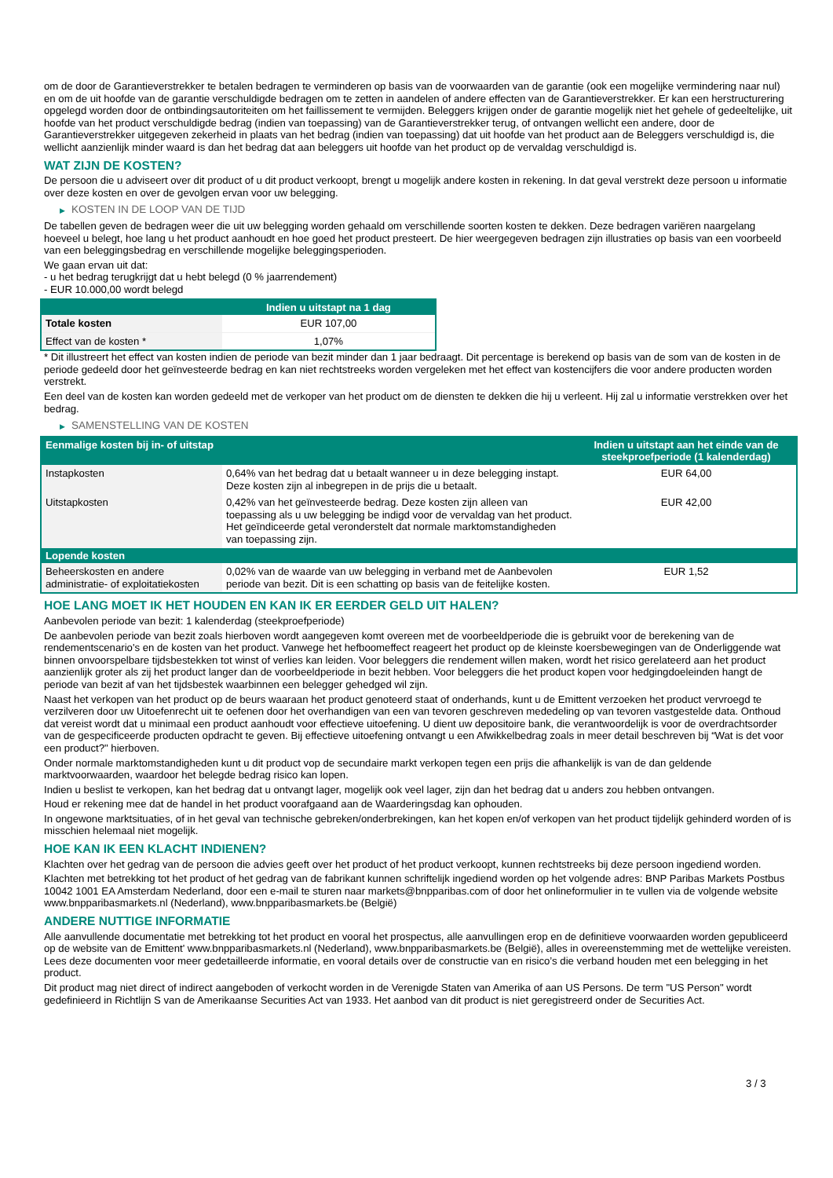om de door de Garantieverstrekker te betalen bedragen te verminderen op basis van de voorwaarden van de garantie (ook een mogelijke vermindering naar nul) en om de uit hoofde van de garantie verschuldigde bedragen om te zetten in aandelen of andere effecten van de Garantieverstrekker. Er kan een herstructurering opgelegd worden door de ontbindingsautoriteiten om het faillissement te vermijden. Beleggers krijgen onder de garantie mogelijk niet het gehele of gedeeltelijke, uit hoofde van het product verschuldigde bedrag (indien van toepassing) van de Garantieverstrekker terug, of ontvangen wellicht een andere, door de Garantieverstrekker uitgegeven zekerheid in plaats van het bedrag (indien van toepassing) dat uit hoofde van het product aan de Beleggers verschuldigd is, die wellicht aanzienlijk minder waard is dan het bedrag dat aan beleggers uit hoofde van het product op de vervaldag verschuldigd is.
WAT ZIJN DE KOSTEN?
De persoon die u adviseert over dit product of u dit product verkoopt, brengt u mogelijk andere kosten in rekening. In dat geval verstrekt deze persoon u informatie over deze kosten en over de gevolgen ervan voor uw belegging.
▶ KOSTEN IN DE LOOP VAN DE TIJD
De tabellen geven de bedragen weer die uit uw belegging worden gehaald om verschillende soorten kosten te dekken. Deze bedragen variëren naargelang hoeveel u belegt, hoe lang u het product aanhoudt en hoe goed het product presteert. De hier weergegeven bedragen zijn illustraties op basis van een voorbeeld van een beleggingsbedrag en verschillende mogelijke beleggingsperioden.
We gaan ervan uit dat:
- u het bedrag terugkrijgt dat u hebt belegd (0 % jaarrendement)
- EUR 10.000,00 wordt belegd
| | Indien u uitstapt na 1 dag |
| --- | --- |
| Totale kosten | EUR 107,00 |
| Effect van de kosten * | 1,07% |
* Dit illustreert het effect van kosten indien de periode van bezit minder dan 1 jaar bedraagt. Dit percentage is berekend op basis van de som van de kosten in de periode gedeeld door het geïnvesteerde bedrag en kan niet rechtstreeks worden vergeleken met het effect van kostencijfers die voor andere producten worden verstrekt.
Een deel van de kosten kan worden gedeeld met de verkoper van het product om de diensten te dekken die hij u verleent. Hij zal u informatie verstrekken over het bedrag.
▶ SAMENSTELLING VAN DE KOSTEN
| Eenmalige kosten bij in- of uitstap | | Indien u uitstapt aan het einde van de steekproefperiode (1 kalenderdag) |
| --- | --- | --- |
| Instapkosten | 0,64% van het bedrag dat u betaalt wanneer u in deze belegging instapt. Deze kosten zijn al inbegrepen in de prijs die u betaalt. | EUR 64,00 |
| Uitstapkosten | 0,42% van het geïnvesteerde bedrag. Deze kosten zijn alleen van toepassing als u uw belegging be indigd voor de vervaldag van het product. Het geïndiceerde getal veronderstelt dat normale marktomstandigheden van toepassing zijn. | EUR 42,00 |
| Lopende kosten | | |
| Beheerskosten en andere administratie- of exploitatiekosten | 0,02% van de waarde van uw belegging in verband met de Aanbevolen periode van bezit. Dit is een schatting op basis van de feitelijke kosten. | EUR 1,52 |
HOE LANG MOET IK HET HOUDEN EN KAN IK ER EERDER GELD UIT HALEN?
Aanbevolen periode van bezit: 1 kalenderdag (steekproefperiode)
De aanbevolen periode van bezit zoals hierboven wordt aangegeven komt overeen met de voorbeeldperiode die is gebruikt voor de berekening van de rendementscenario's en de kosten van het product. Vanwege het hefboomeffect reageert het product op de kleinste koersbewegingen van de Onderliggende wat binnen onvoorspelbare tijdsbestekken tot winst of verlies kan leiden. Voor beleggers die rendement willen maken, wordt het risico gerelateerd aan het product aanzienlijk groter als zij het product langer dan de voorbeeldperiode in bezit hebben. Voor beleggers die het product kopen voor hedgingdoeleinden hangt de periode van bezit af van het tijdsbestek waarbinnen een belegger gehedged wil zijn.
Naast het verkopen van het product op de beurs waaraan het product genoteerd staat of onderhands, kunt u de Emittent verzoeken het product vervroegd te verzilveren door uw Uitoefenrecht uit te oefenen door het overhandigen van een van tevoren geschreven mededeling op van tevoren vastgestelde data. Onthoud dat vereist wordt dat u minimaal een product aanhoudt voor effectieve uitoefening. U dient uw depositoire bank, die verantwoordelijk is voor de overdrachtsorder van de gespecificeerde producten opdracht te geven. Bij effectieve uitoefening ontvangt u een Afwikkelbedrag zoals in meer detail beschreven bij “Wat is det voor een product?" hierboven.
Onder normale marktomstandigheden kunt u dit product vop de secundaire markt verkopen tegen een prijs die afhankelijk is van de dan geldende marktvoorwaarden, waardoor het belegde bedrag risico kan lopen.
Indien u beslist te verkopen, kan het bedrag dat u ontvangt lager, mogelijk ook veel lager, zijn dan het bedrag dat u anders zou hebben ontvangen.
Houd er rekening mee dat de handel in het product voorafgaand aan de Waarderingsdag kan ophouden.
In ongewone marktsituaties, of in het geval van technische gebreken/onderbrekingen, kan het kopen en/of verkopen van het product tijdelijk gehinderd worden of is misschien helemaal niet mogelijk.
HOE KAN IK EEN KLACHT INDIENEN?
Klachten over het gedrag van de persoon die advies geeft over het product of het product verkoopt, kunnen rechtstreeks bij deze persoon ingediend worden.
Klachten met betrekking tot het product of het gedrag van de fabrikant kunnen schriftelijk ingediend worden op het volgende adres: BNP Paribas Markets Postbus 10042 1001 EA Amsterdam Nederland, door een e-mail te sturen naar markets@bnpparibas.com of door het onlineformulier in te vullen via de volgende website www.bnpparibasmarkets.nl (Nederland), www.bnpparibasmarkets.be (België)
ANDERE NUTTIGE INFORMATIE
Alle aanvullende documentatie met betrekking tot het product en vooral het prospectus, alle aanvullingen erop en de definitieve voorwaarden worden gepubliceerd op de website van de Emittent' www.bnpparibasmarkets.nl (Nederland), www.bnpparibasmarkets.be (België), alles in overeenstemming met de wettelijke vereisten. Lees deze documenten voor meer gedetailleerde informatie, en vooral details over de constructie van en risico’s die verband houden met een belegging in het product.
Dit product mag niet direct of indirect aangeboden of verkocht worden in de Verenigde Staten van Amerika of aan US Persons. De term "US Person" wordt gedefinieerd in Richtlijn S van de Amerikaanse Securities Act van 1933. Het aanbod van dit product is niet geregistreerd onder de Securities Act.
3 / 3